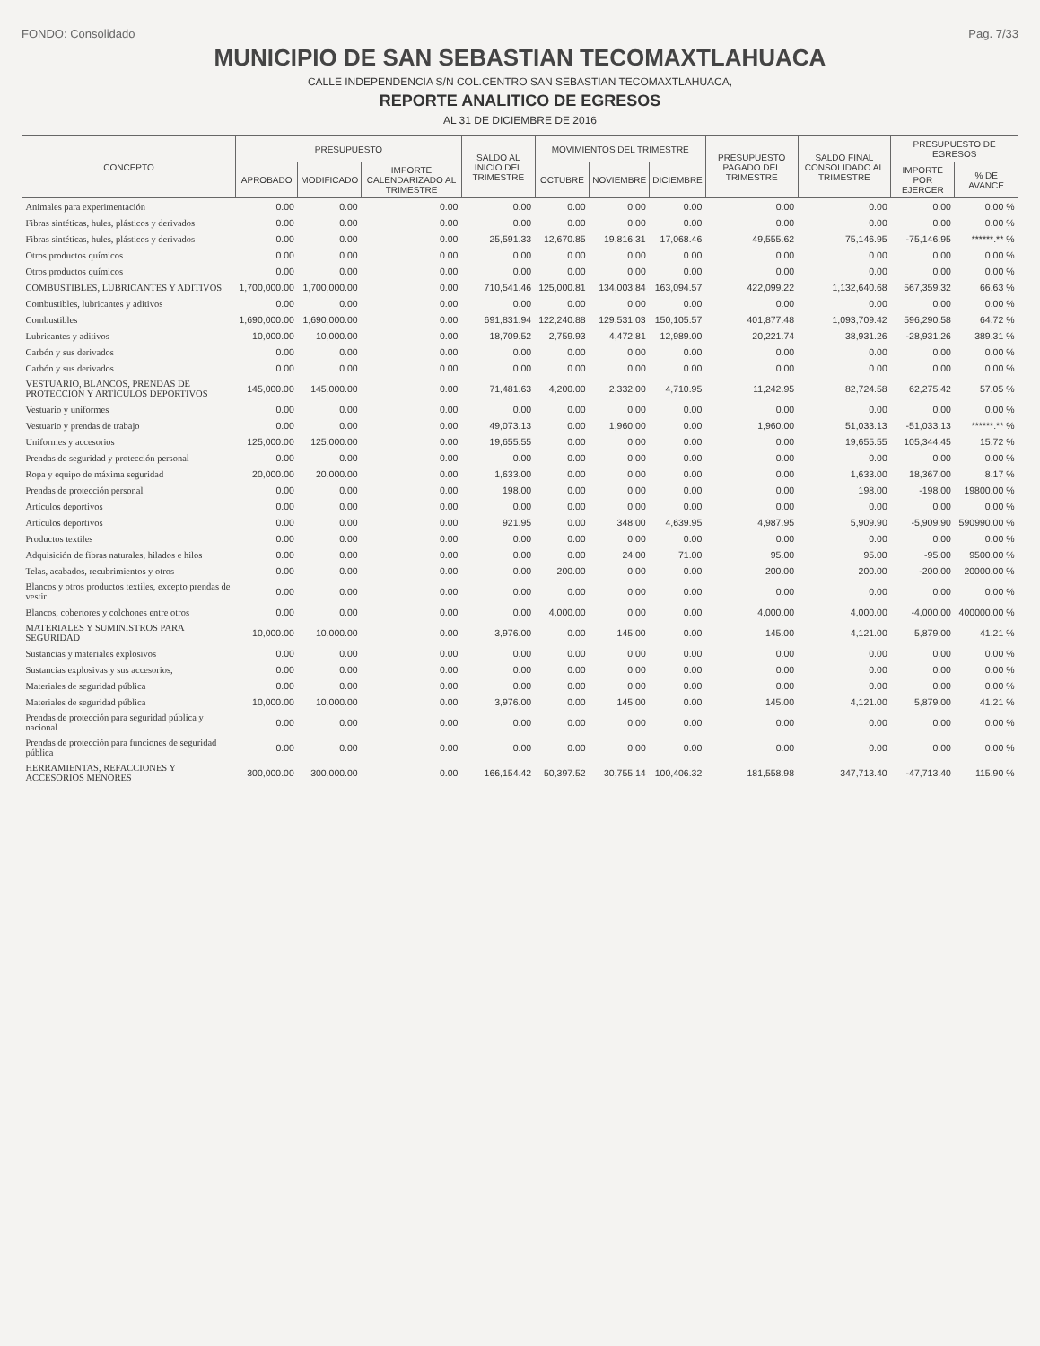FONDO: Consolidado Pag. 7/33
MUNICIPIO DE SAN SEBASTIAN TECOMAXTLAHUACA
CALLE INDEPENDENCIA S/N COL.CENTRO SAN SEBASTIAN TECOMAXTLAHUACA,
REPORTE ANALITICO DE EGRESOS
AL 31 DE DICIEMBRE DE 2016
| CONCEPTO | PRESUPUESTO | | | SALDO AL INICIO DEL TRIMESTRE | MOVIMIENTOS DEL TRIMESTRE | | | PRESUPUESTO PAGADO DEL TRIMESTRE | SALDO FINAL CONSOLIDADO AL TRIMESTRE | PRESUPUESTO DE EGRESOS | |
| --- | --- | --- | --- | --- | --- | --- | --- | --- | --- | --- | --- |
| | APROBADO | MODIFICADO | IMPORTE CALENDARIZADO AL TRIMESTRE | | OCTUBRE | NOVIEMBRE | DICIEMBRE | | | IMPORTE POR EJERCER | % DE AVANCE |
| Animales para experimentación | 0.00 | 0.00 | 0.00 | 0.00 | 0.00 | 0.00 | 0.00 | 0.00 | 0.00 | 0.00 | 0.00 % |
| Fibras sintéticas, hules, plásticos y derivados | 0.00 | 0.00 | 0.00 | 0.00 | 0.00 | 0.00 | 0.00 | 0.00 | 0.00 | 0.00 | 0.00 % |
| Fibras sintéticas, hules, plásticos y derivados | 0.00 | 0.00 | 0.00 | 25,591.33 | 12,670.85 | 19,816.31 | 17,068.46 | 49,555.62 | 75,146.95 | -75,146.95 | ******.** % |
| Otros productos químicos | 0.00 | 0.00 | 0.00 | 0.00 | 0.00 | 0.00 | 0.00 | 0.00 | 0.00 | 0.00 | 0.00 % |
| Otros productos químicos | 0.00 | 0.00 | 0.00 | 0.00 | 0.00 | 0.00 | 0.00 | 0.00 | 0.00 | 0.00 | 0.00 % |
| COMBUSTIBLES, LUBRICANTES Y ADITIVOS | 1,700,000.00 | 1,700,000.00 | 0.00 | 710,541.46 | 125,000.81 | 134,003.84 | 163,094.57 | 422,099.22 | 1,132,640.68 | 567,359.32 | 66.63 % |
| Combustibles, lubricantes y aditivos | 0.00 | 0.00 | 0.00 | 0.00 | 0.00 | 0.00 | 0.00 | 0.00 | 0.00 | 0.00 | 0.00 % |
| Combustibles | 1,690,000.00 | 1,690,000.00 | 0.00 | 691,831.94 | 122,240.88 | 129,531.03 | 150,105.57 | 401,877.48 | 1,093,709.42 | 596,290.58 | 64.72 % |
| Lubricantes y aditivos | 10,000.00 | 10,000.00 | 0.00 | 18,709.52 | 2,759.93 | 4,472.81 | 12,989.00 | 20,221.74 | 38,931.26 | -28,931.26 | 389.31 % |
| Carbón y sus derivados | 0.00 | 0.00 | 0.00 | 0.00 | 0.00 | 0.00 | 0.00 | 0.00 | 0.00 | 0.00 | 0.00 % |
| Carbón y sus derivados | 0.00 | 0.00 | 0.00 | 0.00 | 0.00 | 0.00 | 0.00 | 0.00 | 0.00 | 0.00 | 0.00 % |
| VESTUARIO, BLANCOS, PRENDAS DE PROTECCIÓN Y ARTÍCULOS DEPORTIVOS | 145,000.00 | 145,000.00 | 0.00 | 71,481.63 | 4,200.00 | 2,332.00 | 4,710.95 | 11,242.95 | 82,724.58 | 62,275.42 | 57.05 % |
| Vestuario y uniformes | 0.00 | 0.00 | 0.00 | 0.00 | 0.00 | 0.00 | 0.00 | 0.00 | 0.00 | 0.00 | 0.00 % |
| Vestuario y prendas de trabajo | 0.00 | 0.00 | 0.00 | 49,073.13 | 0.00 | 1,960.00 | 0.00 | 1,960.00 | 51,033.13 | -51,033.13 | ******.** % |
| Uniformes y accesorios | 125,000.00 | 125,000.00 | 0.00 | 19,655.55 | 0.00 | 0.00 | 0.00 | 0.00 | 19,655.55 | 105,344.45 | 15.72 % |
| Prendas de seguridad y protección personal | 0.00 | 0.00 | 0.00 | 0.00 | 0.00 | 0.00 | 0.00 | 0.00 | 0.00 | 0.00 | 0.00 % |
| Ropa y equipo de máxima seguridad | 20,000.00 | 20,000.00 | 0.00 | 1,633.00 | 0.00 | 0.00 | 0.00 | 0.00 | 1,633.00 | 18,367.00 | 8.17 % |
| Prendas de protección personal | 0.00 | 0.00 | 0.00 | 198.00 | 0.00 | 0.00 | 0.00 | 0.00 | 198.00 | -198.00 | 19800.00 % |
| Artículos deportivos | 0.00 | 0.00 | 0.00 | 0.00 | 0.00 | 0.00 | 0.00 | 0.00 | 0.00 | 0.00 | 0.00 % |
| Artículos deportivos | 0.00 | 0.00 | 0.00 | 921.95 | 0.00 | 348.00 | 4,639.95 | 4,987.95 | 5,909.90 | -5,909.90 | 590990.00 % |
| Productos textiles | 0.00 | 0.00 | 0.00 | 0.00 | 0.00 | 0.00 | 0.00 | 0.00 | 0.00 | 0.00 | 0.00 % |
| Adquisición de fibras naturales, hilados e hilos | 0.00 | 0.00 | 0.00 | 0.00 | 0.00 | 24.00 | 71.00 | 95.00 | 95.00 | -95.00 | 9500.00 % |
| Telas, acabados, recubrimientos y otros | 0.00 | 0.00 | 0.00 | 0.00 | 200.00 | 0.00 | 0.00 | 200.00 | 200.00 | -200.00 | 20000.00 % |
| Blancos y otros productos textiles, excepto prendas de vestir | 0.00 | 0.00 | 0.00 | 0.00 | 0.00 | 0.00 | 0.00 | 0.00 | 0.00 | 0.00 | 0.00 % |
| Blancos, cobertores y colchones entre otros | 0.00 | 0.00 | 0.00 | 0.00 | 4,000.00 | 0.00 | 0.00 | 4,000.00 | 4,000.00 | -4,000.00 | 400000.00 % |
| MATERIALES Y SUMINISTROS PARA SEGURIDAD | 10,000.00 | 10,000.00 | 0.00 | 3,976.00 | 0.00 | 145.00 | 0.00 | 145.00 | 4,121.00 | 5,879.00 | 41.21 % |
| Sustancias y materiales explosivos | 0.00 | 0.00 | 0.00 | 0.00 | 0.00 | 0.00 | 0.00 | 0.00 | 0.00 | 0.00 | 0.00 % |
| Sustancias explosivas y sus accesorios, | 0.00 | 0.00 | 0.00 | 0.00 | 0.00 | 0.00 | 0.00 | 0.00 | 0.00 | 0.00 | 0.00 % |
| Materiales de seguridad pública | 0.00 | 0.00 | 0.00 | 0.00 | 0.00 | 0.00 | 0.00 | 0.00 | 0.00 | 0.00 | 0.00 % |
| Materiales de seguridad pública | 10,000.00 | 10,000.00 | 0.00 | 3,976.00 | 0.00 | 145.00 | 0.00 | 145.00 | 4,121.00 | 5,879.00 | 41.21 % |
| Prendas de protección para seguridad pública y nacional | 0.00 | 0.00 | 0.00 | 0.00 | 0.00 | 0.00 | 0.00 | 0.00 | 0.00 | 0.00 | 0.00 % |
| Prendas de protección para funciones de seguridad pública | 0.00 | 0.00 | 0.00 | 0.00 | 0.00 | 0.00 | 0.00 | 0.00 | 0.00 | 0.00 | 0.00 % |
| HERRAMIENTAS, REFACCIONES Y ACCESORIOS MENORES | 300,000.00 | 300,000.00 | 0.00 | 166,154.42 | 50,397.52 | 30,755.14 | 100,406.32 | 181,558.98 | 347,713.40 | -47,713.40 | 115.90 % |